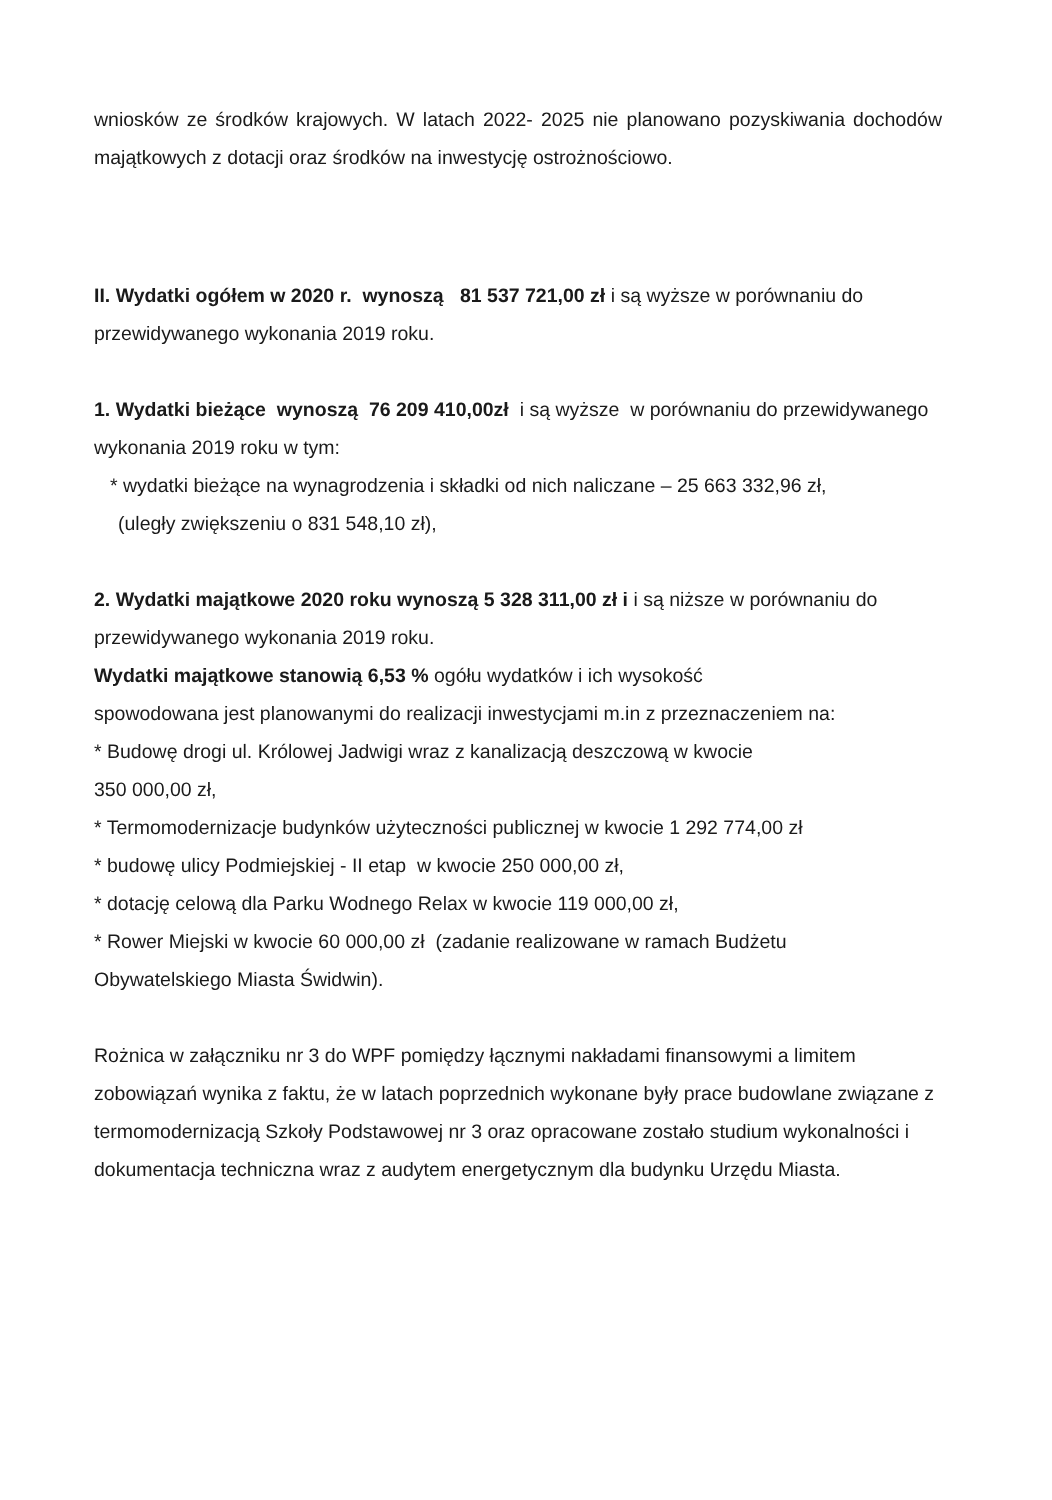wniosków ze środków krajowych. W latach 2022- 2025 nie planowano pozyskiwania dochodów majątkowych z dotacji oraz środków na inwestycję ostrożnościowo.
II. Wydatki ogółem w 2020 r. wynoszą 81 537 721,00 zł i są wyższe w porównaniu do przewidywanego wykonania 2019 roku.
1. Wydatki bieżące wynoszą 76 209 410,00zł i są wyższe w porównaniu do przewidywanego wykonania 2019 roku w tym:
* wydatki bieżące na wynagrodzenia i składki od nich naliczane – 25 663 332,96 zł,
(uległy zwiększeniu o 831 548,10 zł),
2. Wydatki majątkowe 2020 roku wynoszą 5 328 311,00 zł i i są niższe w porównaniu do przewidywanego wykonania 2019 roku.
Wydatki majątkowe stanowią 6,53 % ogółu wydatków i ich wysokość
spowodowana jest planowanymi do realizacji inwestycjami m.in z przeznaczeniem na:
* Budowę drogi ul. Królowej Jadwigi wraz z kanalizacją deszczową w kwocie
350 000,00 zł,
* Termomodernizacje budynków użyteczności publicznej w kwocie 1 292 774,00 zł
* budowę ulicy Podmiejskiej - II etap w kwocie 250 000,00 zł,
* dotację celową dla Parku Wodnego Relax w kwocie 119 000,00 zł,
* Rower Miejski w kwocie 60 000,00 zł (zadanie realizowane w ramach Budżetu
Obywatelskiego Miasta Świdwin).
Rożnica w załączniku nr 3 do WPF pomiędzy łącznymi nakładami finansowymi a limitem zobowiązań wynika z faktu, że w latach poprzednich wykonane były prace budowlane związane z termomodernizacją Szkoły Podstawowej nr 3 oraz opracowane zostało studium wykonalności i dokumentacja techniczna wraz z audytem energetycznym dla budynku Urzędu Miasta.